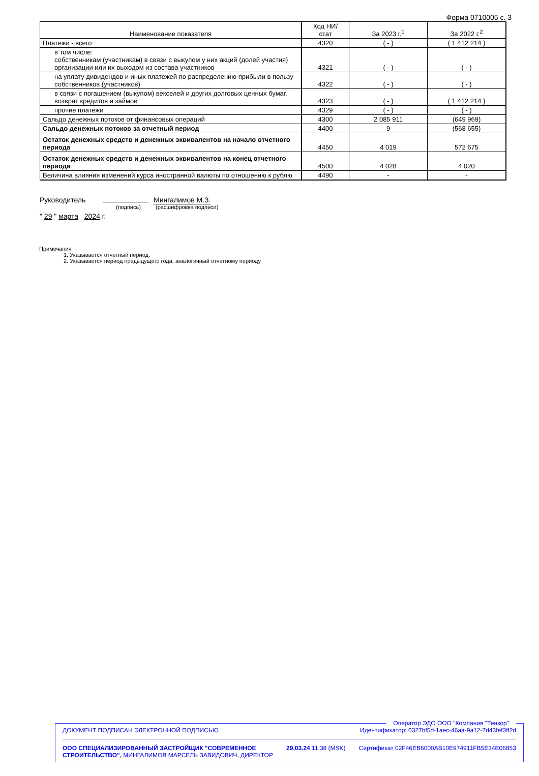Форма 0710005 с. 3
| Наименование показателя | Код НИ/ стат | За 2023 г.<sup>1</sup> | За 2022 г.<sup>2</sup> |
| --- | --- | --- | --- |
| Платежи - всего | 4320 | ( - ) | ( 1 412 214 ) |
| в том числе: собственникам (участникам) в связи с выкупом у них акций (долей участия) организации или их выходом из состава участников | 4321 | ( - ) | ( - ) |
| на уплату дивидендов и иных платежей по распределению прибыли в пользу собственников (участников) | 4322 | ( - ) | ( - ) |
| в связи с погашением (выкупом) векселей и других долговых ценных бумаг, возврат кредитов и займов | 4323 | ( - ) | ( 1 412 214 ) |
| прочие платежи | 4329 | ( - ) | ( - ) |
| Сальдо денежных потоков от финансовых операций | 4300 | 2 085 911 | (649 969) |
| Сальдо денежных потоков за отчетный период | 4400 | 9 | (568 655) |
| Остаток денежных средств и денежных эквивалентов на начало отчетного периода | 4450 | 4 019 | 572 675 |
| Остаток денежных средств и денежных эквивалентов на конец отчетного периода | 4500 | 4 028 | 4 020 |
| Величина влияния изменений курса иностранной валюты по отношению к рублю | 4490 | - | - |
Руководитель Мингалимов М.З.
(подпись) (расшифровка подписи)
" 29 " марта 2024 г.
Примечания
1. Указывается отчетный период.
2. Указывается период предыдущего года, аналогичный отчетному периоду
Оператор ЭДО ООО "Компания "Тензор"
ДОКУМЕНТ ПОДПИСАН ЭЛЕКТРОННОЙ ПОДПИСЬЮ Идентификатор: 0327bf5d-1aec-46aa-9a12-7d43fef3ff2d
ООО СПЕЦИАЛИЗИРОВАННЫЙ ЗАСТРОЙЩИК "СОВРЕМЕННОЕ
СТРОИТЕЛЬСТВО", МИНГАЛИМОВ МАРСЕЛЬ ЗАВИДОВИЧ, ДИРЕКТОР 29.03.24 11:38 (MSK) Сертификат 02F46EB6000AB10E974911FB5E34E06853